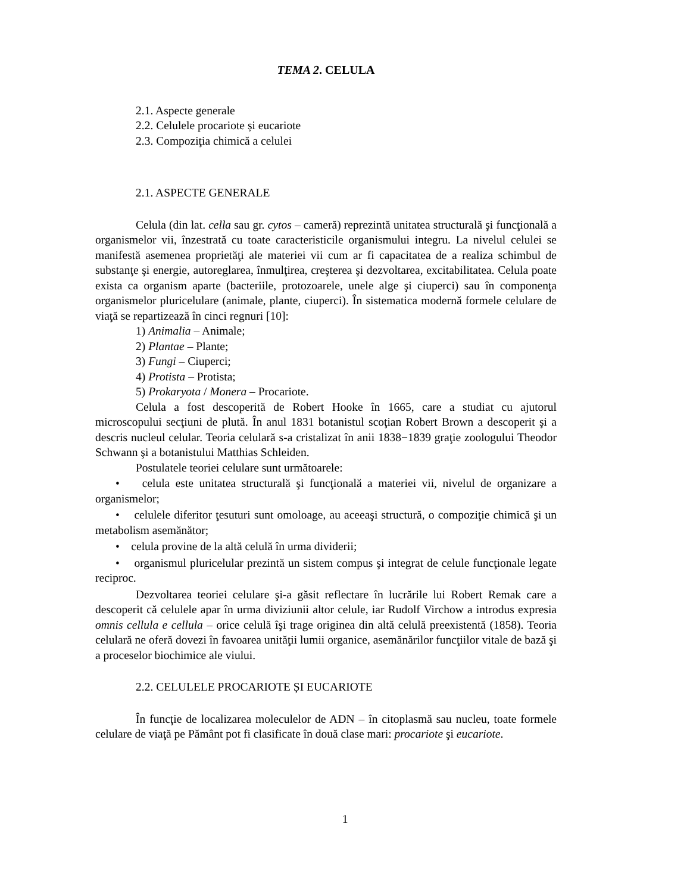TEMA 2. CELULA
2.1. Aspecte generale
2.2. Celulele procariote și eucariote
2.3. Compoziţia chimică a celulei
2.1. ASPECTE GENERALE
Celula (din lat. cella sau gr. cytos – cameră) reprezintă unitatea structurală şi funcţională a organismelor vii, înzestrată cu toate caracteristicile organismului integru. La nivelul celulei se manifestă asemenea proprietăţi ale materiei vii cum ar fi capacitatea de a realiza schimbul de substanţe şi energie, autoreglarea, înmulţirea, creşterea şi dezvoltarea, excitabilitatea. Celula poate exista ca organism aparte (bacteriile, protozoarele, unele alge şi ciuperci) sau în componenţa organismelor pluricelulare (animale, plante, ciuperci). În sistematica modernă formele celulare de viaţă se repartizează în cinci regnuri [10]:
1) Animalia – Animale;
2) Plantae – Plante;
3) Fungi – Ciuperci;
4) Protista – Protista;
5) Prokaryota / Monera – Procariote.
Celula a fost descoperită de Robert Hooke în 1665, care a studiat cu ajutorul microscopului secţiuni de plută. În anul 1831 botanistul scoţian Robert Brown a descoperit şi a descris nucleul celular. Teoria celulară s-a cristalizat în anii 1838−1839 graţie zoologului Theodor Schwann şi a botanistului Matthias Schleiden.
Postulatele teoriei celulare sunt următoarele:
• celula este unitatea structurală şi funcţională a materiei vii, nivelul de organizare a organismelor;
• celulele diferitor ţesuturi sunt omoloage, au aceeaşi structură, o compoziţie chimică şi un metabolism asemănător;
• celula provine de la altă celulă în urma dividerii;
• organismul pluricelular prezintă un sistem compus şi integrat de celule funcţionale legate reciproc.
Dezvoltarea teoriei celulare şi-a găsit reflectare în lucrările lui Robert Remak care a descoperit că celulele apar în urma diviziunii altor celule, iar Rudolf Virchow a introdus expresia omnis cellula e cellula – orice celulă îşi trage originea din altă celulă preexistentă (1858). Teoria celulară ne oferă dovezi în favoarea unităţii lumii organice, asemănărilor funcţiilor vitale de bază şi a proceselor biochimice ale viului.
2.2. CELULELE PROCARIOTE ȘI EUCARIOTE
În funcţie de localizarea moleculelor de ADN – în citoplasmă sau nucleu, toate formele celulare de viaţă pe Pământ pot fi clasificate în două clase mari: procariote şi eucariote.
1